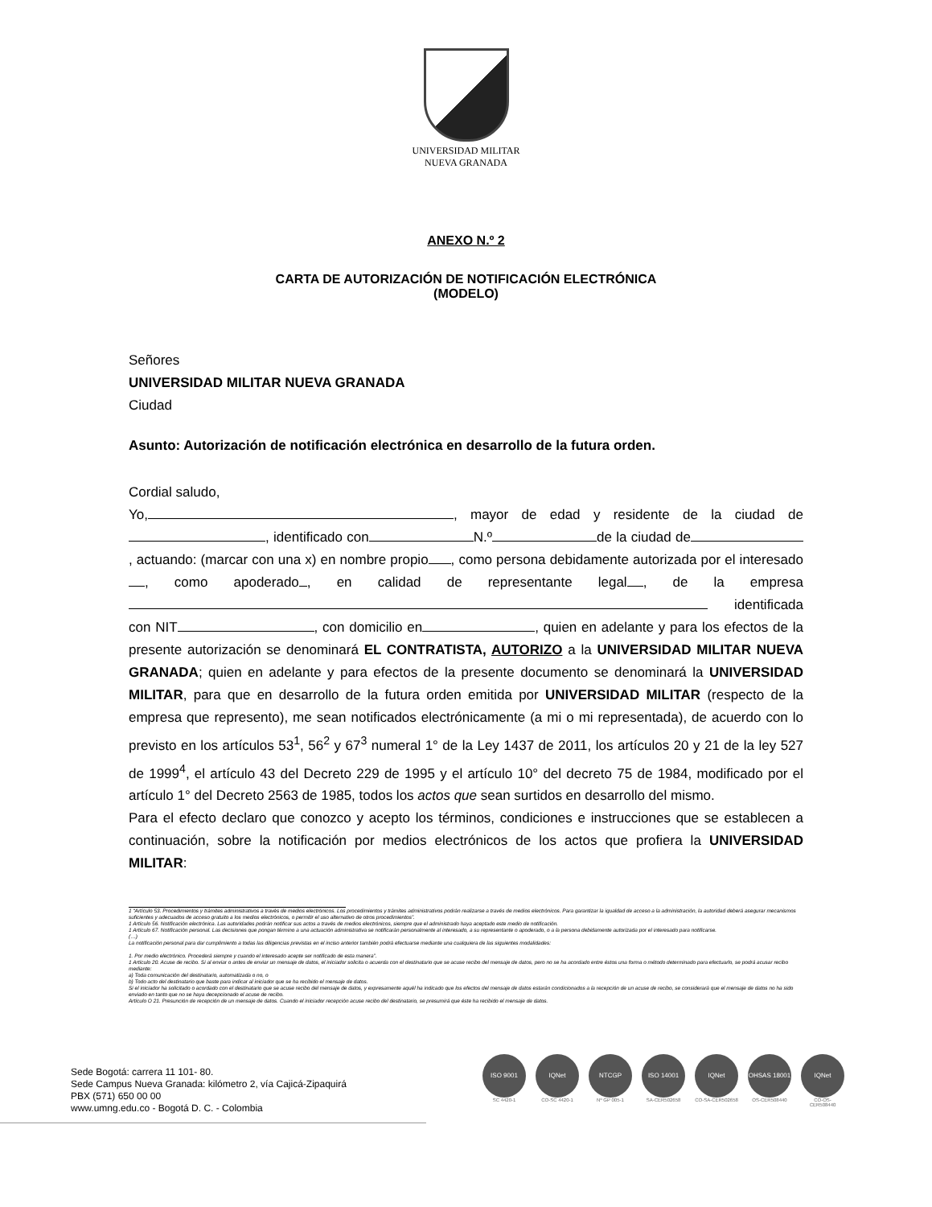UNIVERSIDAD MILITAR
NUEVA GRANADA
ANEXO N.º 2
CARTA DE AUTORIZACIÓN DE NOTIFICACIÓN ELECTRÓNICA
(MODELO)
Señores
UNIVERSIDAD MILITAR NUEVA GRANADA
Ciudad
Asunto: Autorización de notificación electrónica en desarrollo de la futura orden.
Cordial saludo,
Yo, , mayor de edad y residente de la ciudad de , identificado con N.º de la ciudad de , actuando: (marcar con una x) en nombre propio , como persona debidamente autorizada por el interesado , como apoderado , en calidad de representante legal , de la empresa identificada con NIT , con domicilio en , quien en adelante y para los efectos de la presente autorización se denominará EL CONTRATISTA, AUTORIZO a la UNIVERSIDAD MILITAR NUEVA GRANADA; quien en adelante y para efectos de la presente documento se denominará la UNIVERSIDAD MILITAR, para que en desarrollo de la futura orden emitida por UNIVERSIDAD MILITAR (respecto de la empresa que represento), me sean notificados electrónicamente (a mi o mi representada), de acuerdo con lo previsto en los artículos 53<sup>1</sup>, 56<sup>2</sup> y 67<sup>3</sup> numeral 1° de la Ley 1437 de 2011, los artículos 20 y 21 de la ley 527 de 1999<sup>4</sup>, el artículo 43 del Decreto 229 de 1995 y el artículo 10° del decreto 75 de 1984, modificado por el artículo 1° del Decreto 2563 de 1985, todos los actos que sean surtidos en desarrollo del mismo.
Para el efecto declaro que conozco y acepto los términos, condiciones e instrucciones que se establecen a continuación, sobre la notificación por medios electrónicos de los actos que profiera la UNIVERSIDAD MILITAR:
1 “Artículo 53. Procedimientos y trámites administrativos a través de medios electrónicos. Los procedimientos y trámites administrativos podrán realizarse a través de medios electrónicos. Para garantizar la igualdad de acceso a la administración, la autoridad deberá asegurar mecanismos suficientes y adecuados de acceso gratuito a los medios electrónicos, o permitir el uso alternativo de otros procedimientos”.
1 Artículo 56. Notificación electrónica. Las autoridades podrán notificar sus actos a través de medios electrónicos, siempre que el administrado haya aceptado este medio de notificación.
1 Artículo 67. Notificación personal. Las decisiones que pongan término a una actuación administrativa se notificarán personalmente al interesado, a su representante o apoderado, o a la persona debidamente autorizada por el interesado para notificarse.
(…)
La notificación personal para dar cumplimiento a todas las diligencias previstas en el inciso anterior también podrá efectuarse mediante una cualquiera de las siguientes modalidades:
1. Por medio electrónico. Procederá siempre y cuando el interesado acepte ser notificado de esta manera”.
1 Artículo 20. Acuse de recibo. Si al enviar o antes de enviar un mensaje de datos, el iniciador solicita o acuerda con el destinatario que se acuse recibo del mensaje de datos, pero no se ha acordado entre éstos una forma o método determinado para efectuarlo, se podrá acusar recibo mediante:
a) Toda comunicación del destinatario, automatizada o no, o
b) Todo acto del destinatario que baste para indicar al iniciador que se ha recibido el mensaje de datos.
Si el iniciador ha solicitado o acordado con el destinatario que se acuse recibo del mensaje de datos, y expresamente aquél ha indicado que los efectos del mensaje de datos estarán condicionados a la recepción de un acuse de recibo, se considerará que el mensaje de datos no ha sido enviado en tanto que no se haya decepcionado el acuse de recibo.
Artículo O 21. Presunción de recepción de un mensaje de datos. Cuando el iniciador recepción acuse recibo del destinatario, se presumirá que éste ha recibido el mensaje de datos.
Sede Bogotá: carrera 11 101- 80.
Sede Campus Nueva Granada: kilómetro 2, vía Cajicá-Zipaquirá
PBX (571) 650 00 00
www.umng.edu.co - Bogotá D. C. - Colombia
ISO 9001
SC 4420-1
IQNet
CO-SC 4420-1
NTCGP
Nº GP 005-1
ISO 14001
SA-CER502658
IQNet
CO-SA-CER502658
OHSAS 18001
OS-CER508440
IQNet
CO-OS-CER508440